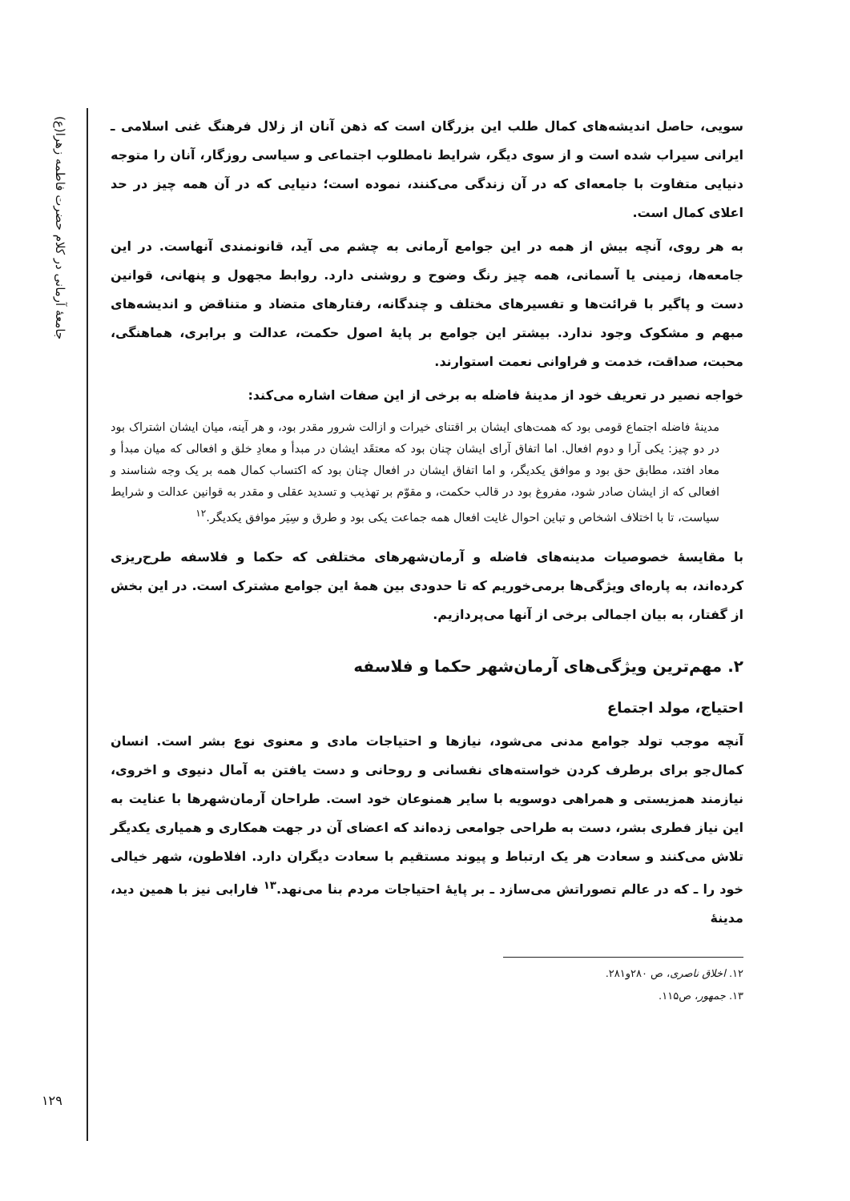جامعهٔ آرمانی در کلام حضرت فاطمه زهرا(ع)
۱۲۹
سویی، حاصل اندیشه‌های کمال طلب این بزرگان است که ذهن آنان از زلال فرهنگ غنی اسلامی ـ ایرانی سیراب شده است و از سوی دیگر، شرایط نامطلوب اجتماعی و سیاسی روزگار، آنان را متوجه دنیایی متفاوت با جامعه‌ای که در آن زندگی می‌کنند، نموده است؛ دنیایی که در آن همه چیز در حد اعلای کمال است.
به هر روی، آنچه بیش از همه در این جوامع آرمانی به چشم می آید، قانونمندی آنهاست. در این جامعه‌ها، زمینی یا آسمانی، همه چیز رنگ وضوح و روشنی دارد. روابط مجهول و پنهانی، قوانین دست و پاگیر با قرائت‌ها و تفسیرهای مختلف و چندگانه، رفتارهای متضاد و متناقض و اندیشه‌های مبهم و مشکوک وجود ندارد. بیشتر این جوامع بر پایهٔ اصول حکمت، عدالت و برابری، هماهنگی، محبت، صداقت، خدمت و فراوانی نعمت استوارند.
خواجه نصیر در تعریف خود از مدینهٔ فاضله به برخی از این صفات اشاره می‌کند:
مدینهٔ فاضله اجتماع قومی بود که همت‌های ایشان بر اقتنای خیرات و ازالت شرور مقدر بود، و هر آینه، میان ایشان اشتراک بود در دو چیز: یکی آرا و دوم افعال. اما اتفاق آرای ایشان چنان بود که معتقَد ایشان در مبدأ و معادِ خلق و افعالی که میان مبدأ و معاد افتد، مطابق حق بود و موافق یکدیگر، و اما اتفاق ایشان در افعال چنان بود که اکتساب کمال همه بر یک وجه شناسند و افعالی که از ایشان صادر شود، مفروغ بود در قالب حکمت، و مقوّم بر تهذیب و تسدید عقلی و مقدر به قوانین عدالت و شرایط سیاست، تا با اختلاف اشخاص و تباین احوال غایت افعال همه جماعت یکی بود و طرق و سِیَر موافق یکدیگر.<sup>۱۲</sup>
با مقایسهٔ خصوصیات مدینه‌های فاضله و آرمان‌شهرهای مختلفی که حکما و فلاسفه طرح‌ریزی کرده‌اند، به پاره‌ای ویژگی‌ها برمی‌خوریم که تا حدودی بین همهٔ این جوامع مشترک است. در این بخش از گفتار، به بیان اجمالی برخی از آنها می‌پردازیم.
۲. مهم‌ترین ویژگی‌های آرمان‌شهر حکما و فلاسفه
احتیاج، مولد اجتماع
آنچه موجب تولد جوامع مدنی می‌شود، نیازها و احتیاجات مادی و معنوی نوع بشر است. انسان کمال‌جو برای برطرف کردن خواسته‌های نفسانی و روحانی و دست یافتن به آمال دنیوی و اخروی، نیازمند همزیستی و همراهی دوسویه با سایر همنوعان خود است. طراحان آرمان‌شهرها با عنایت به این نیاز فطری بشر، دست به طراحی جوامعی زده‌اند که اعضای آن در جهت همکاری و همیاری یکدیگر تلاش می‌کنند و سعادت هر یک ارتباط و پیوند مستقیم با سعادت دیگران دارد. افلاطون، شهر خیالی خود را ـ که در عالم تصوراتش می‌سازد ـ بر پایهٔ احتیاجات مردم بنا می‌نهد.<sup>۱۳</sup> فارابی نیز با همین دید، مدینهٔ
۱۲. اخلاق ناصری، ص ۲۸۰و۲۸۱.
۱۳. جمهور، ص۱۱۵.